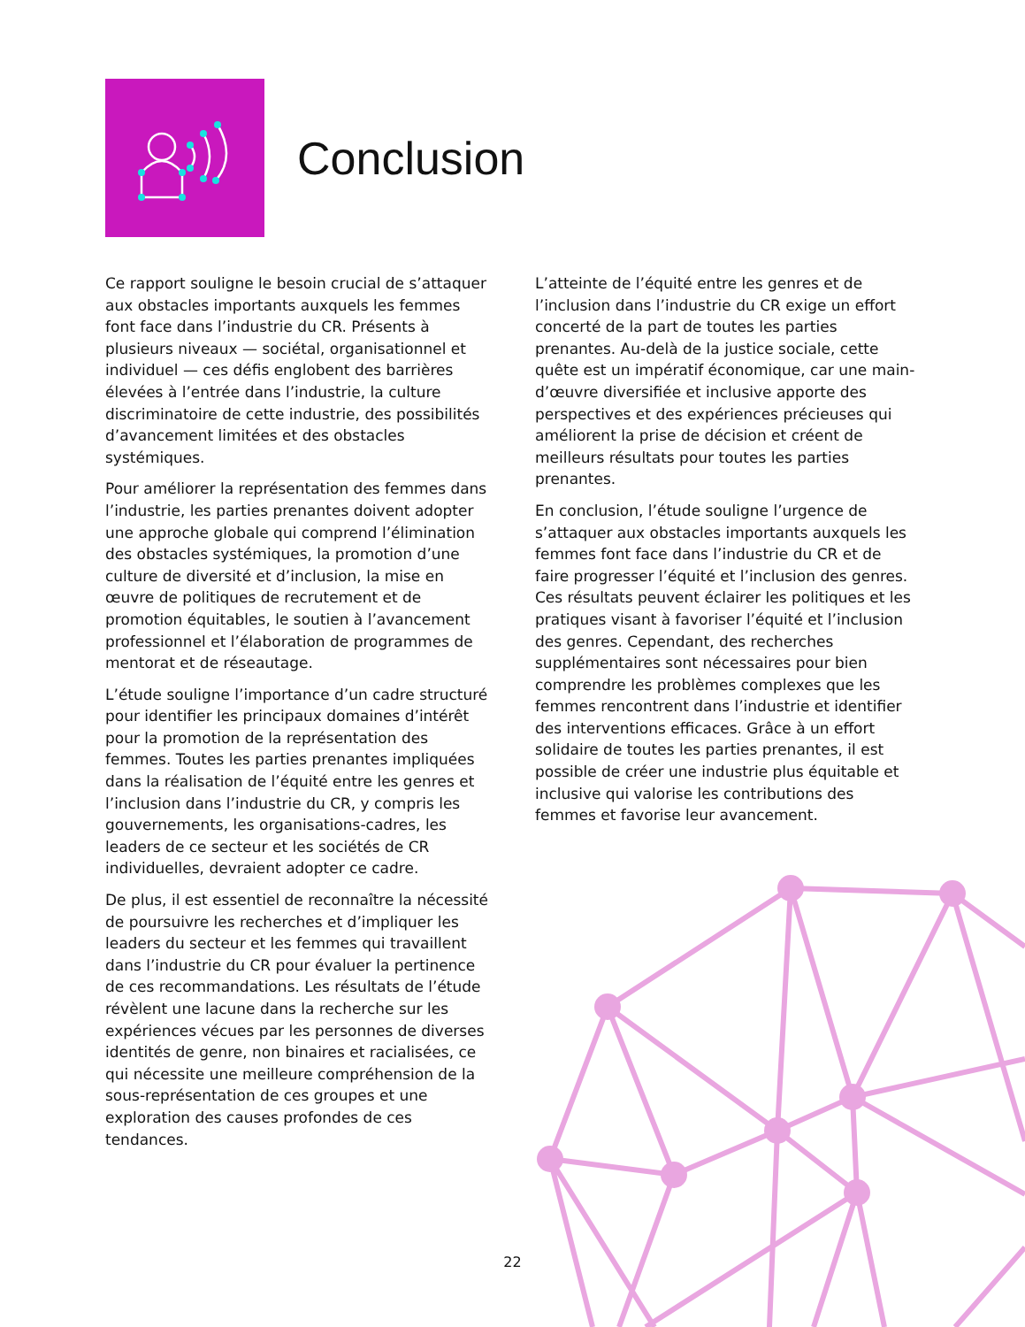Conclusion
Ce rapport souligne le besoin crucial de s’attaquer aux obstacles importants auxquels les femmes font face dans l’industrie du CR. Présents à plusieurs niveaux — sociétal, organisationnel et individuel — ces défis englobent des barrières élevées à l’entrée dans l’industrie, la culture discriminatoire de cette industrie, des possibilités d’avancement limitées et des obstacles systémiques.
Pour améliorer la représentation des femmes dans l’industrie, les parties prenantes doivent adopter une approche globale qui comprend l’élimination des obstacles systémiques, la promotion d’une culture de diversité et d’inclusion, la mise en œuvre de politiques de recrutement et de promotion équitables, le soutien à l’avancement professionnel et l’élaboration de programmes de mentorat et de réseautage.
L’étude souligne l’importance d’un cadre structuré pour identifier les principaux domaines d’intérêt pour la promotion de la représentation des femmes. Toutes les parties prenantes impliquées dans la réalisation de l’équité entre les genres et l’inclusion dans l’industrie du CR, y compris les gouvernements, les organisations-cadres, les leaders de ce secteur et les sociétés de CR individuelles, devraient adopter ce cadre.
De plus, il est essentiel de reconnaître la nécessité de poursuivre les recherches et d’impliquer les leaders du secteur et les femmes qui travaillent dans l’industrie du CR pour évaluer la pertinence de ces recommandations. Les résultats de l’étude révèlent une lacune dans la recherche sur les expériences vécues par les personnes de diverses identités de genre, non binaires et racialisées, ce qui nécessite une meilleure compréhension de la sous-représentation de ces groupes et une exploration des causes profondes de ces tendances.
L’atteinte de l’équité entre les genres et de l’inclusion dans l’industrie du CR exige un effort concerté de la part de toutes les parties prenantes. Au-delà de la justice sociale, cette quête est un impératif économique, car une main-d’œuvre diversifiée et inclusive apporte des perspectives et des expériences précieuses qui améliorent la prise de décision et créent de meilleurs résultats pour toutes les parties prenantes.
En conclusion, l’étude souligne l’urgence de s’attaquer aux obstacles importants auxquels les femmes font face dans l’industrie du CR et de faire progresser l’équité et l’inclusion des genres. Ces résultats peuvent éclairer les politiques et les pratiques visant à favoriser l’équité et l’inclusion des genres. Cependant, des recherches supplémentaires sont nécessaires pour bien comprendre les problèmes complexes que les femmes rencontrent dans l’industrie et identifier des interventions efficaces. Grâce à un effort solidaire de toutes les parties prenantes, il est possible de créer une industrie plus équitable et inclusive qui valorise les contributions des femmes et favorise leur avancement.
22